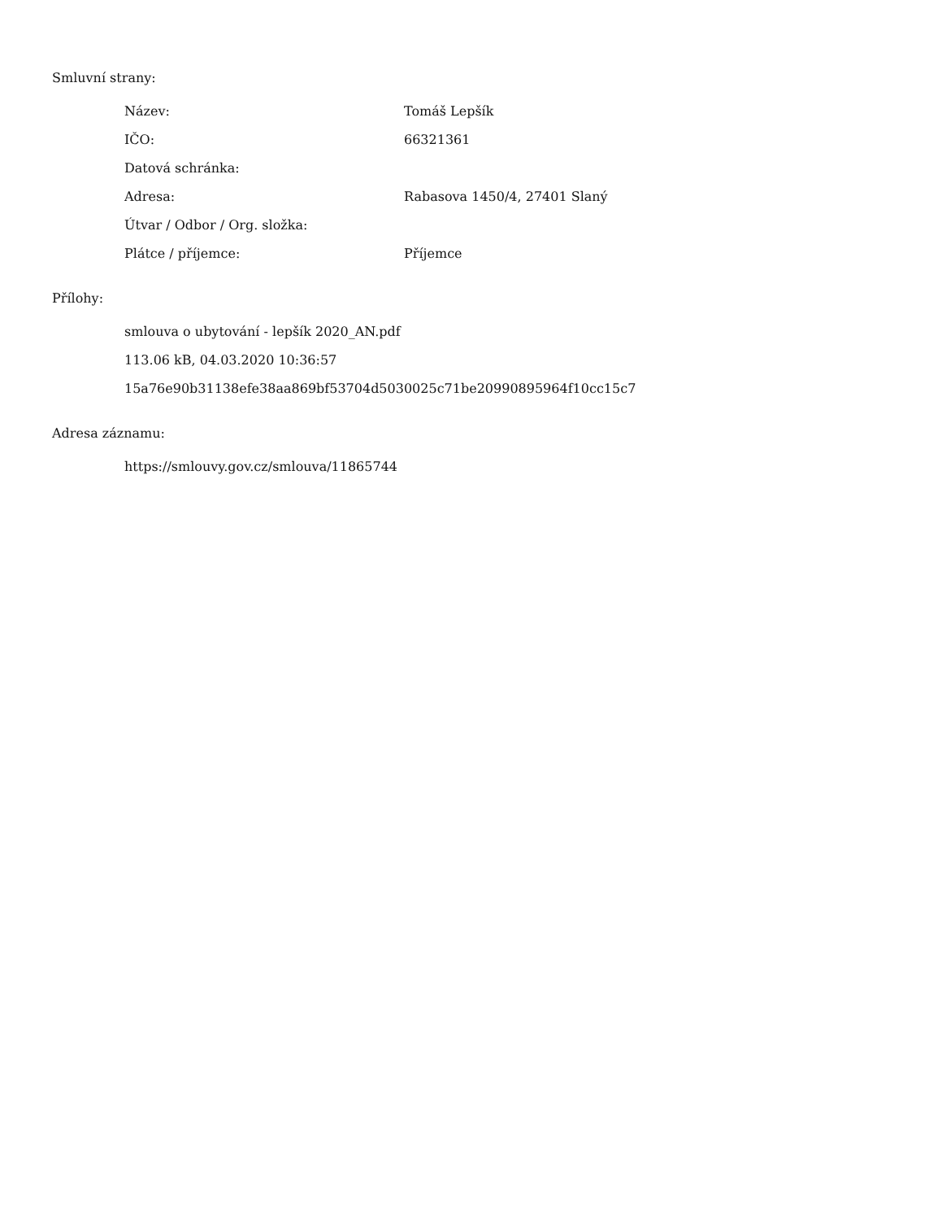Smluvní strany:
| Název: | Tomáš Lepšík |
| IČO: | 66321361 |
| Datová schránka: | |
| Adresa: | Rabasova 1450/4, 27401 Slaný |
| Útvar / Odbor / Org. složka: | |
| Plátce / příjemce: | Příjemce |
Přílohy:
smlouva o ubytování - lepšík 2020_AN.pdf
113.06 kB, 04.03.2020 10:36:57
15a76e90b31138efe38aa869bf53704d5030025c71be20990895964f10cc15c7
Adresa záznamu:
https://smlouvy.gov.cz/smlouva/11865744